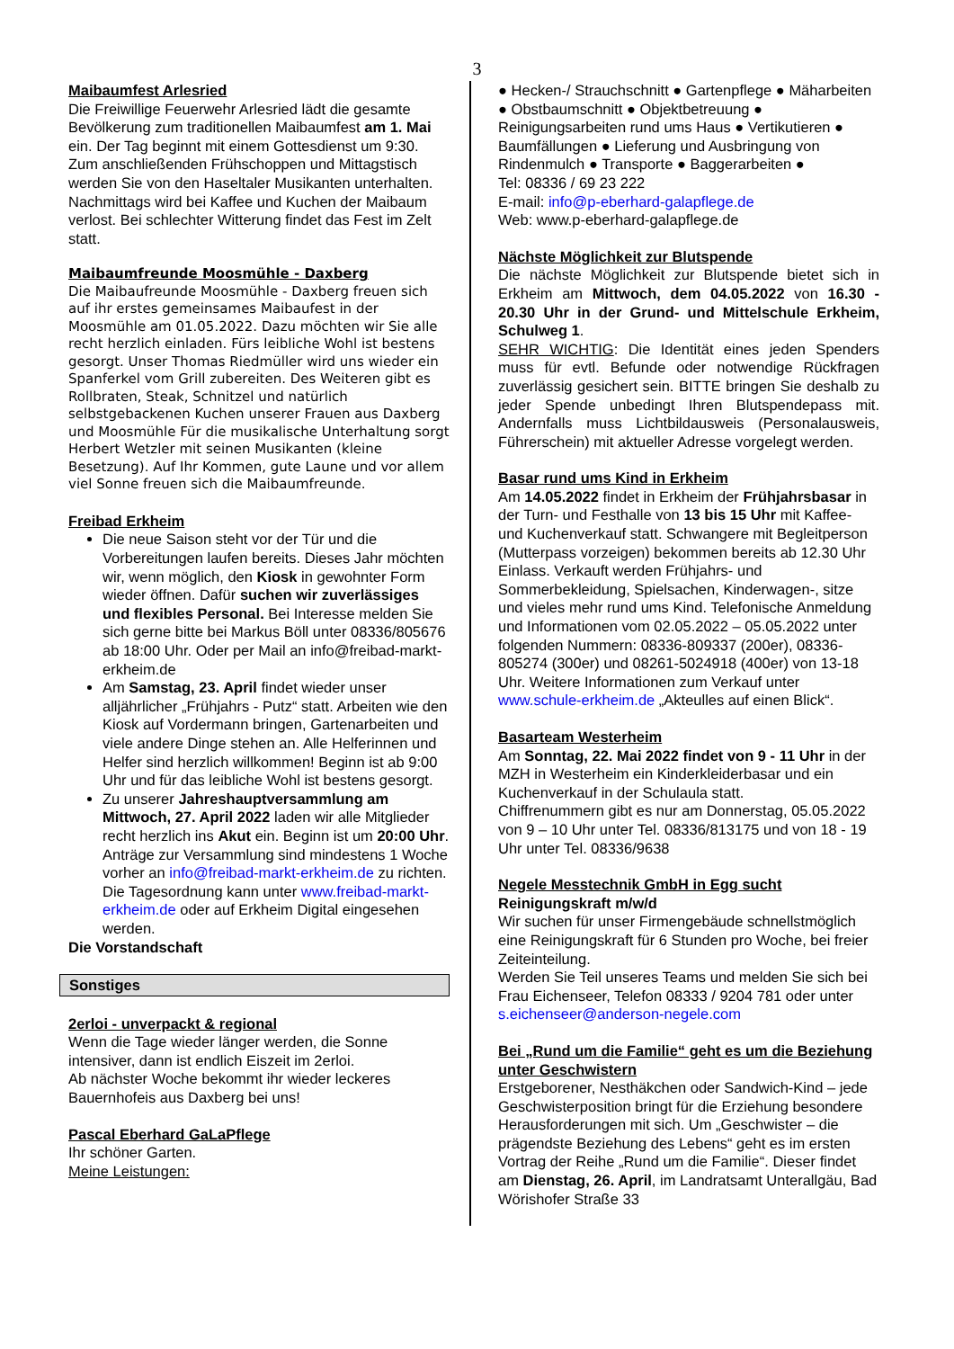3
Maibaumfest Arlesried
Die Freiwillige Feuerwehr Arlesried lädt die gesamte Bevölkerung zum traditionellen Maibaumfest am 1. Mai ein. Der Tag beginnt mit einem Gottesdienst um 9:30. Zum anschließenden Frühschoppen und Mittagstisch werden Sie von den Haseltaler Musikanten unterhalten. Nachmittags wird bei Kaffee und Kuchen der Maibaum verlost. Bei schlechter Witterung findet das Fest im Zelt statt.
Maibaumfreunde Moosmühle - Daxberg
Die Maibaufreunde Moosmühle - Daxberg freuen sich auf ihr erstes gemeinsames Maibaufest in der Moosmühle am 01.05.2022. Dazu möchten wir Sie alle recht herzlich einladen. Fürs leibliche Wohl ist bestens gesorgt. Unser Thomas Riedmüller wird uns wieder ein Spanferkel vom Grill zubereiten. Des Weiteren gibt es Rollbraten, Steak, Schnitzel und natürlich selbstgebackenen Kuchen unserer Frauen aus Daxberg und Moosmühle Für die musikalische Unterhaltung sorgt Herbert Wetzler mit seinen Musikanten (kleine Besetzung). Auf Ihr Kommen, gute Laune und vor allem viel Sonne freuen sich die Maibaumfreunde.
Freibad Erkheim
Die neue Saison steht vor der Tür und die Vorbereitungen laufen bereits. Dieses Jahr möchten wir, wenn möglich, den Kiosk in gewohnter Form wieder öffnen. Dafür suchen wir zuverlässiges und flexibles Personal. Bei Interesse melden Sie sich gerne bitte bei Markus Böll unter 08336/805676 ab 18:00 Uhr. Oder per Mail an info@freibad-markt-erkheim.de
Am Samstag, 23. April findet wieder unser alljährlicher „Frühjahrs - Putz“ statt. Arbeiten wie den Kiosk auf Vordermann bringen, Gartenarbeiten und viele andere Dinge stehen an. Alle Helferinnen und Helfer sind herzlich willkommen! Beginn ist ab 9:00 Uhr und für das leibliche Wohl ist bestens gesorgt.
Zu unserer Jahreshauptversammlung am Mittwoch, 27. April 2022 laden wir alle Mitglieder recht herzlich ins Akut ein. Beginn ist um 20:00 Uhr. Anträge zur Versammlung sind mindestens 1 Woche vorher an info@freibad-markt-erkheim.de zu richten. Die Tagesordnung kann unter www.freibad-markt-erkheim.de oder auf Erkheim Digital eingesehen werden.
Die Vorstandschaft
Sonstiges
2erloi - unverpackt & regional
Wenn die Tage wieder länger werden, die Sonne intensiver, dann ist endlich Eiszeit im 2erloi.
Ab nächster Woche bekommt ihr wieder leckeres Bauernhofeis aus Daxberg bei uns!
Pascal Eberhard GaLaPflege
Ihr schöner Garten.
Meine Leistungen:
● Hecken-/ Strauchschnitt ● Gartenpflege ● Mäharbeiten ● Obstbaumschnitt ● Objektbetreuung ● Reinigungsarbeiten rund ums Haus ● Vertikutieren ● Baumfällungen ● Lieferung und Ausbringung von Rindenmulch ● Transporte ● Baggerarbeiten ●
Tel: 08336 / 69 23 222
E-mail: info@p-eberhard-galapflege.de
Web: www.p-eberhard-galapflege.de
Nächste Möglichkeit zur Blutspende
Die nächste Möglichkeit zur Blutspende bietet sich in Erkheim am Mittwoch, dem 04.05.2022 von 16.30 - 20.30 Uhr in der Grund- und Mittelschule Erkheim, Schulweg 1.
SEHR WICHTIG: Die Identität eines jeden Spenders muss für evtl. Befunde oder notwendige Rückfragen zuverlässig gesichert sein. BITTE bringen Sie deshalb zu jeder Spende unbedingt Ihren Blutspendepass mit. Andernfalls muss Lichtbildausweis (Personalausweis, Führerschein) mit aktueller Adresse vorgelegt werden.
Basar rund ums Kind in Erkheim
Am 14.05.2022 findet in Erkheim der Frühjahrsbasar in der Turn- und Festhalle von 13 bis 15 Uhr mit Kaffee- und Kuchenverkauf statt. Schwangere mit Begleitperson (Mutterpass vorzeigen) bekommen bereits ab 12.30 Uhr Einlass. Verkauft werden Frühjahrs- und Sommerbekleidung, Spielsachen, Kinderwagen-, sitze und vieles mehr rund ums Kind. Telefonische Anmeldung und Informationen vom 02.05.2022 – 05.05.2022 unter folgenden Nummern: 08336-809337 (200er), 08336-805274 (300er) und 08261-5024918 (400er) von 13-18 Uhr. Weitere Informationen zum Verkauf unter www.schule-erkheim.de „Akteulles auf einen Blick“.
Basarteam Westerheim
Am Sonntag, 22. Mai 2022 findet von 9 - 11 Uhr in der MZH in Westerheim ein Kinderkleiderbasar und ein Kuchenverkauf in der Schulaula statt.
Chiffrenummern gibt es nur am Donnerstag, 05.05.2022 von 9 – 10 Uhr unter Tel. 08336/813175 und von 18 - 19 Uhr unter Tel. 08336/9638
Negele Messtechnik GmbH in Egg sucht
Reinigungskraft m/w/d
Wir suchen für unser Firmengebäude schnellstmöglich eine Reinigungskraft für 6 Stunden pro Woche, bei freier Zeiteinteilung.
Werden Sie Teil unseres Teams und melden Sie sich bei Frau Eichenseer, Telefon 08333 / 9204 781 oder unter s.eichenseer@anderson-negele.com
Bei „Rund um die Familie“ geht es um die Beziehung unter Geschwistern
Erstgeborener, Nesthäkchen oder Sandwich-Kind – jede Geschwisterposition bringt für die Erziehung besondere Herausforderungen mit sich. Um „Geschwister – die prägendste Beziehung des Lebens“ geht es im ersten Vortrag der Reihe „Rund um die Familie“. Dieser findet am Dienstag, 26. April, im Landratsamt Unterallgäu, Bad Wörishofer Straße 33